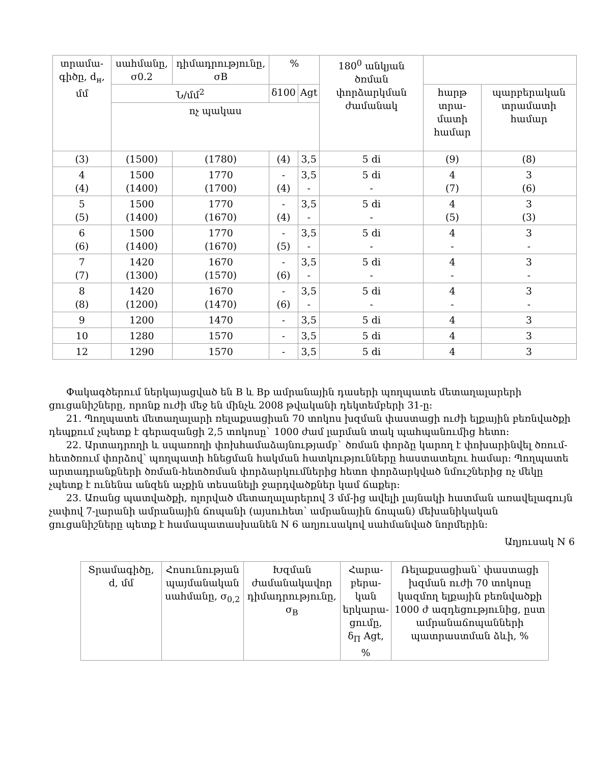| տրամա-գիծը, d<sub>н</sub>, մմ | սահմանը, σ0.2 | դիմադրությունը, σB | % | | 180<sup>0</sup> անկյան ծռման փորձարկման ժամանակ | | |
| --- | --- | --- | --- | --- | --- | --- | --- |
| | Ն/մմ<sup>2</sup> | | δ100 | Agt | | հարթ տրա-մատի համար | պարբերական տրամատի համար |
| | ոչ պակաս | | | | | | |
| (3) | (1500) | (1780) | (4) | 3,5 | 5 di | (9) | (8) |
| 4 (4) | 1500 (1400) | 1770 (1700) | - (4) | 3,5 - | 5 di - | 4 (7) | 3 (6) |
| 5 (5) | 1500 (1400) | 1770 (1670) | - (4) | 3,5 - | 5 di - | 4 (5) | 3 (3) |
| 6 (6) | 1500 (1400) | 1770 (1670) | - (5) | 3,5 - | 5 di - | 4 - | 3 - |
| 7 (7) | 1420 (1300) | 1670 (1570) | - (6) | 3,5 - | 5 di - | 4 - | 3 - |
| 8 (8) | 1420 (1200) | 1670 (1470) | - (6) | 3,5 - | 5 di - | 4 - | 3 - |
| 9 | 1200 | 1470 | - | 3,5 | 5 di | 4 | 3 |
| 10 | 1280 | 1570 | - | 3,5 | 5 di | 4 | 3 |
| 12 | 1290 | 1570 | - | 3,5 | 5 di | 4 | 3 |
Փակագծերում ներկայացված են B և Bp ամրանային դասերի պողպատե մետաղալարերի ցուցանիշները, որոնք ուժի մեջ են մինչև 2008 թվականի դեկտեմբերի 31-ը:
21. Պողպատե մետաղալարի ռելաքսացիան 70 տոկոս խզման փաստացի ուժի ելքային բեռնվածքի դեպքում չպետք է գերազանցի 2,5 տոկոսը` 1000 ժամ լարման տակ պահպանումից հետո:
22. Արտադրողի և սպառողի փոխհամաձայնությամբ` ծռման փորձը կարող է փոխարինվել ծռում-հետծռում փորձով՝ պողպատի հնեցման հակման հատկությունները հաստատելու համար: Պողպատե արտադրանքների ծռման-հետծռման փորձարկումներից հետո փորձարկված նմուշներից ոչ մեկը չպետք է ունենա անզեն աչքին տեսանելի ջարդվածքներ կամ ճաքեր:
23. Առանց պատվածքի, ոլորված մետաղալարերով 3 մմ-ից ավելի լայնակի հատման առավելագույն չափով 7-լարանի ամրանային ճոպանի (այսուհետ՝ ամրանային ճոպան) մեխանիկական ցուցանիշները պետք է համապատասխանեն N 6 աղյուսակով սահմանված նորմերին:
Աղյուսակ N 6
| Տրամագիծը, d, մմ | Հոսունության պայմանական սահմանը, σ<sub>0,2</sub> | Խզման ժամանակավոր դիմադրությունը, σ<sub>В</sub> | Հարա-բերա-կան երկարա-ցումը, δ<sub>П</sub> Agt, % | Ռելաքսացիան՝ փաստացի խզման ուժի 70 տոկոսը կազմող ելքային բեռնվածքի 1000 ժ ազդեցությունից, ըստ ամրանաճոպանների պատրաստման ձևի, % |
| --- | --- | --- | --- | --- |